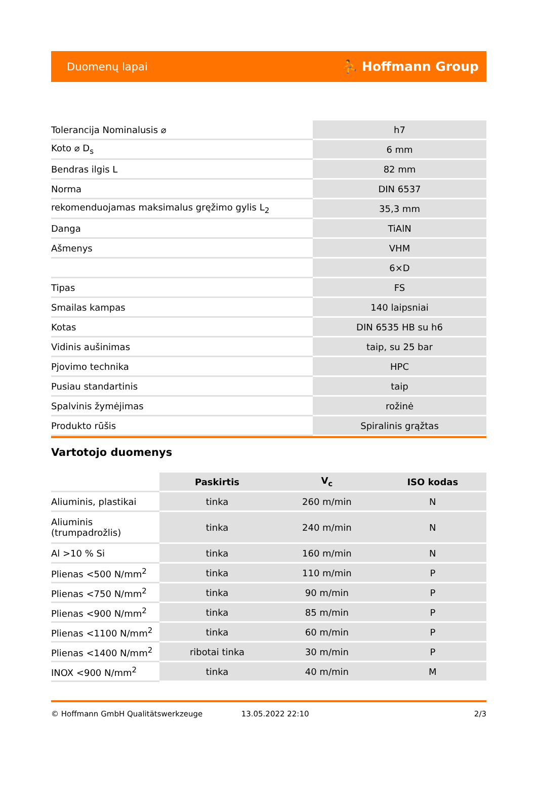Duomenų lapai ⛹ Hoffmann Group
| Tolerancija Nominalusis ⌀ | h7 |
| Koto ⌀ D<sub>s</sub> | 6 mm |
| Bendras ilgis L | 82 mm |
| Norma | DIN 6537 |
| rekomenduojamas maksimalus gręžimo gylis L<sub>2</sub> | 35,3 mm |
| Danga | TiAlN |
| Ašmenys | VHM |
| | 6×D |
| Tipas | FS |
| Smailas kampas | 140 laipsniai |
| Kotas | DIN 6535 HB su h6 |
| Vidinis aušinimas | taip, su 25 bar |
| Pjovimo technika | HPC |
| Pusiau standartinis | taip |
| Spalvinis žymėjimas | rožinė |
| Produkto rūšis | Spiralinis grąžtas |
Vartotojo duomenys
| | Paskirtis | V<sub>c</sub> | ISO kodas |
| Aliuminis, plastikai | tinka | 260 m/min | N |
| Aliuminis (trumpadrožlis) | tinka | 240 m/min | N |
| Al >10 % Si | tinka | 160 m/min | N |
| Plienas <500 N/mm<sup>2</sup> | tinka | 110 m/min | P |
| Plienas <750 N/mm<sup>2</sup> | tinka | 90 m/min | P |
| Plienas <900 N/mm<sup>2</sup> | tinka | 85 m/min | P |
| Plienas <1100 N/mm<sup>2</sup> | tinka | 60 m/min | P |
| Plienas <1400 N/mm<sup>2</sup> | ribotai tinka | 30 m/min | P |
| INOX <900 N/mm<sup>2</sup> | tinka | 40 m/min | M |
© Hoffmann GmbH Qualitätswerkzeuge 13.05.2022 22:10 2/3